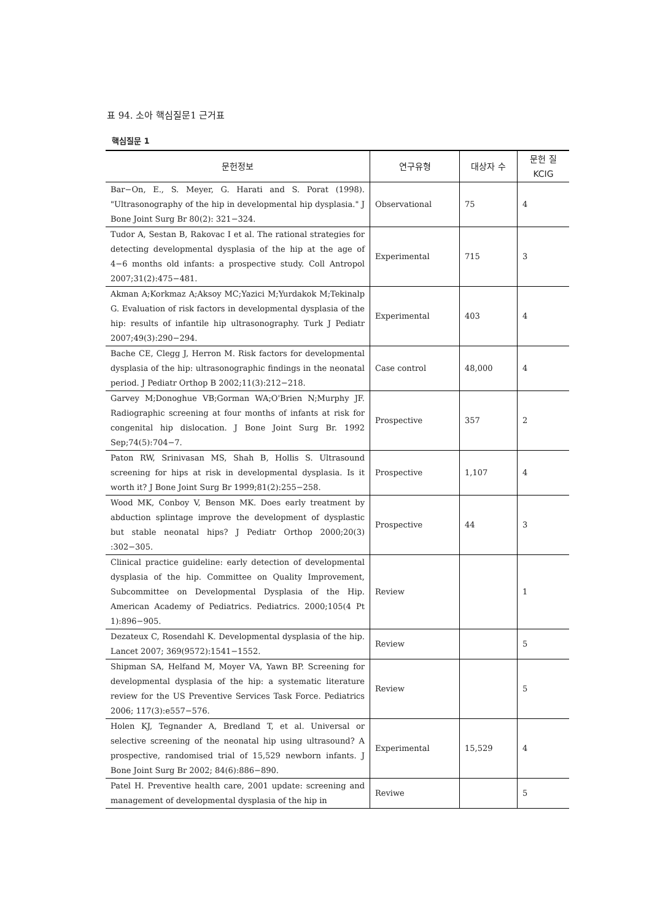표 94. 소아 핵심질문1 근거표
핵심질문 1
| 문헌정보 | 연구유형 | 대상자 수 | 문헌 질 KCIG |
| --- | --- | --- | --- |
| Bar−On, E., S. Meyer, G. Harati and S. Porat (1998). "Ultrasonography of the hip in developmental hip dysplasia." J Bone Joint Surg Br 80(2): 321−324. | Observational | 75 | 4 |
| Tudor A, Sestan B, Rakovac I et al. The rational strategies for detecting developmental dysplasia of the hip at the age of 4−6 months old infants: a prospective study. Coll Antropol 2007;31(2):475−481. | Experimental | 715 | 3 |
| Akman A;Korkmaz A;Aksoy MC;Yazici M;Yurdakok M;Tekinalp G. Evaluation of risk factors in developmental dysplasia of the hip: results of infantile hip ultrasonography. Turk J Pediatr 2007;49(3):290−294. | Experimental | 403 | 4 |
| Bache CE, Clegg J, Herron M. Risk factors for developmental dysplasia of the hip: ultrasonographic findings in the neonatal period. J Pediatr Orthop B 2002;11(3):212−218. | Case control | 48,000 | 4 |
| Garvey M;Donoghue VB;Gorman WA;O'Brien N;Murphy JF. Radiographic screening at four months of infants at risk for congenital hip dislocation. J Bone Joint Surg Br. 1992 Sep;74(5):704−7. | Prospective | 357 | 2 |
| Paton RW, Srinivasan MS, Shah B, Hollis S. Ultrasound screening for hips at risk in developmental dysplasia. Is it worth it? J Bone Joint Surg Br 1999;81(2):255−258. | Prospective | 1,107 | 4 |
| Wood MK, Conboy V, Benson MK. Does early treatment by abduction splintage improve the development of dysplastic but stable neonatal hips? J Pediatr Orthop 2000;20(3) :302−305. | Prospective | 44 | 3 |
| Clinical practice guideline: early detection of developmental dysplasia of the hip. Committee on Quality Improvement, Subcommittee on Developmental Dysplasia of the Hip. American Academy of Pediatrics. Pediatrics. 2000;105(4 Pt 1):896−905. | Review | | 1 |
| Dezateux C, Rosendahl K. Developmental dysplasia of the hip. Lancet 2007; 369(9572):1541−1552. | Review | | 5 |
| Shipman SA, Helfand M, Moyer VA, Yawn BP. Screening for developmental dysplasia of the hip: a systematic literature review for the US Preventive Services Task Force. Pediatrics 2006; 117(3):e557−576. | Review | | 5 |
| Holen KJ, Tegnander A, Bredland T, et al. Universal or selective screening of the neonatal hip using ultrasound? A prospective, randomised trial of 15,529 newborn infants. J Bone Joint Surg Br 2002; 84(6):886−890. | Experimental | 15,529 | 4 |
| Patel H. Preventive health care, 2001 update: screening and management of developmental dysplasia of the hip in | Reviwe | | 5 |